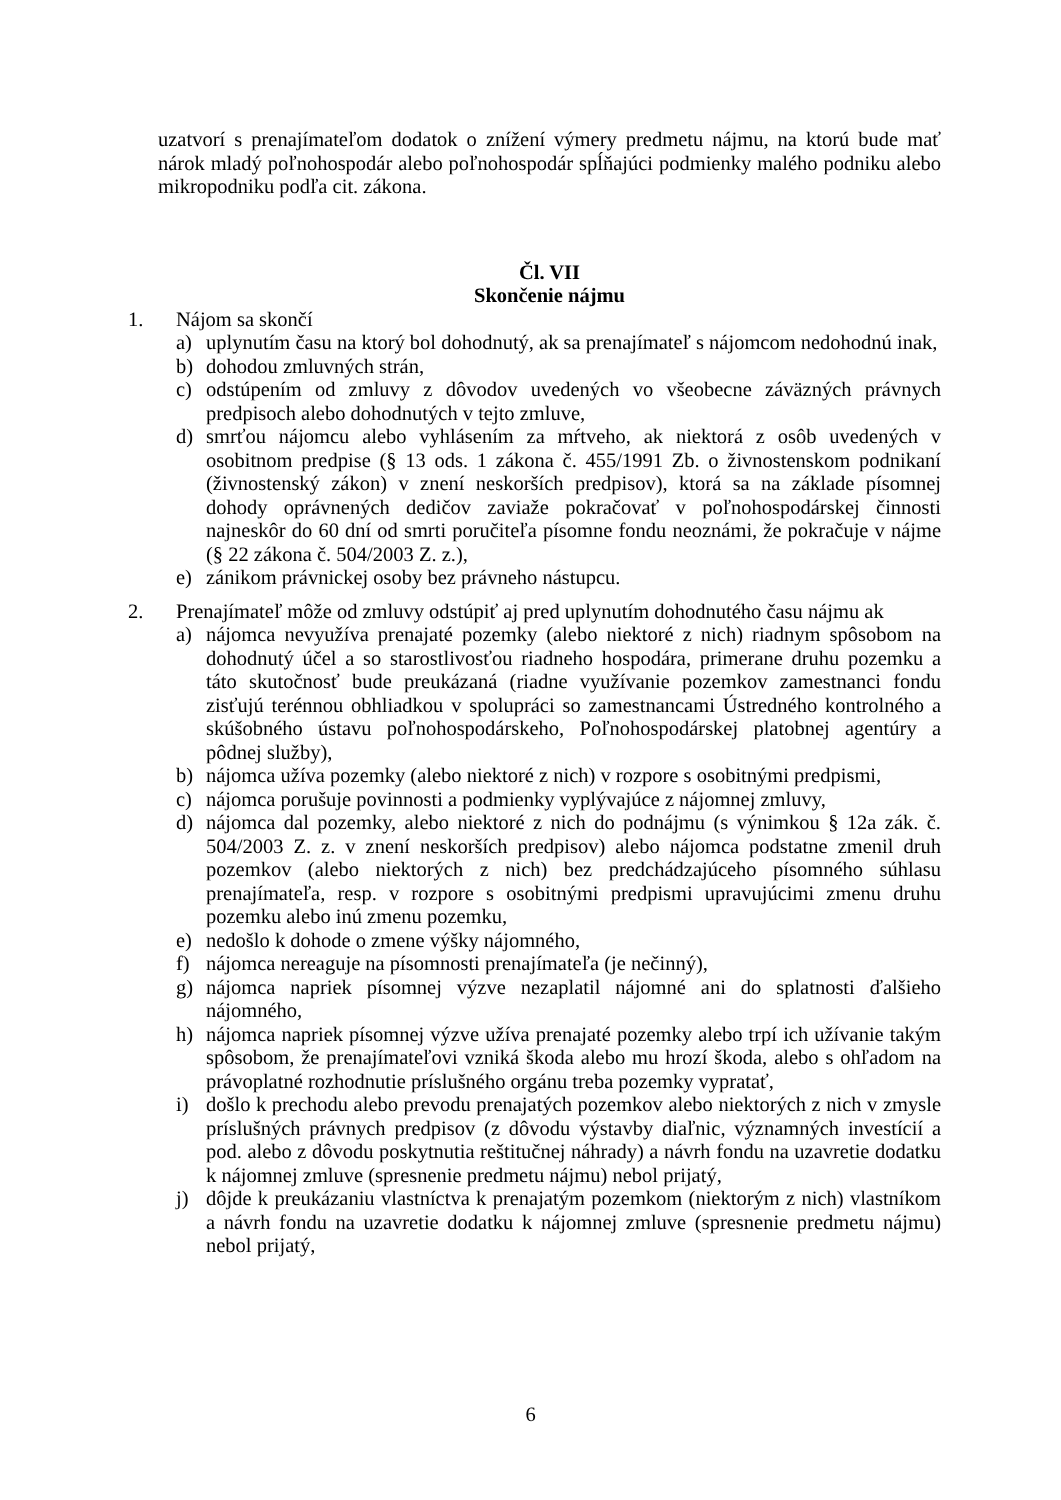uzatvorí s prenajímateľom dodatok o znížení výmery predmetu nájmu, na ktorú bude mať nárok mladý poľnohospodár alebo poľnohospodár spĺňajúci podmienky malého podniku alebo mikropodniku podľa cit. zákona.
Čl. VII
Skončenie nájmu
1. Nájom sa skončí
a) uplynutím času na ktorý bol dohodnutý, ak sa prenajímateľ s nájomcom nedohodnú inak,
b) dohodou zmluvných strán,
c) odstúpením od zmluvy z dôvodov uvedených vo všeobecne záväzných právnych predpisoch alebo dohodnutých v tejto zmluve,
d) smrťou nájomcu alebo vyhlásením za mŕtveho, ak niektorá z osôb uvedených v osobitnom predpise (§ 13 ods. 1 zákona č. 455/1991 Zb. o živnostenskom podnikaní (živnostenský zákon) v znení neskorších predpisov), ktorá sa na základe písomnej dohody oprávnených dedičov zaviaže pokračovať v poľnohospodárskej činnosti najneskôr do 60 dní od smrti poručiteľa písomne fondu neoznámi, že pokračuje v nájme (§ 22 zákona č. 504/2003 Z. z.),
e) zánikom právnickej osoby bez právneho nástupcu.
2. Prenajímateľ môže od zmluvy odstúpiť aj pred uplynutím dohodnutého času nájmu ak
a) nájomca nevyužíva prenajaté pozemky (alebo niektoré z nich) riadnym spôsobom na dohodnutý účel a so starostlivosťou riadneho hospodára, primerane druhu pozemku a táto skutočnosť bude preukázaná (riadne využívanie pozemkov zamestnanci fondu zisťujú terénnou obhliadkou v spolupráci so zamestnancami Ústredného kontrolného a skúšobného ústavu poľnohospodárskeho, Poľnohospodárskej platobnej agentúry a pôdnej služby),
b) nájomca užíva pozemky (alebo niektoré z nich) v rozpore s osobitnými predpismi,
c) nájomca porušuje povinnosti a podmienky vyplývajúce z nájomnej zmluvy,
d) nájomca dal pozemky, alebo niektoré z nich do podnájmu (s výnimkou § 12a zák. č. 504/2003 Z. z. v znení neskorších predpisov) alebo nájomca podstatne zmenil druh pozemkov (alebo niektorých z nich) bez predchádzajúceho písomného súhlasu prenajímateľa, resp. v rozpore s osobitnými predpismi upravujúcimi zmenu druhu pozemku alebo inú zmenu pozemku,
e) nedošlo k dohode o zmene výšky nájomného,
f) nájomca nereaguje na písomnosti prenajímateľa (je nečinný),
g) nájomca napriek písomnej výzve nezaplatil nájomné ani do splatnosti ďalšieho nájomného,
h) nájomca napriek písomnej výzve užíva prenajaté pozemky alebo trpí ich užívanie takým spôsobom, že prenajímateľovi vzniká škoda alebo mu hrozí škoda, alebo s ohľadom na právoplatné rozhodnutie príslušného orgánu treba pozemky vypratať,
i) došlo k prechodu alebo prevodu prenajatých pozemkov alebo niektorých z nich v zmysle príslušných právnych predpisov (z dôvodu výstavby diaľnic, významných investícií a pod. alebo z dôvodu poskytnutia reštitučnej náhrady) a návrh fondu na uzavretie dodatku k nájomnej zmluve (spresnenie predmetu nájmu) nebol prijatý,
j) dôjde k preukázaniu vlastníctva k prenajatým pozemkom (niektorým z nich) vlastníkom a návrh fondu na uzavretie dodatku k nájomnej zmluve (spresnenie predmetu nájmu) nebol prijatý,
6